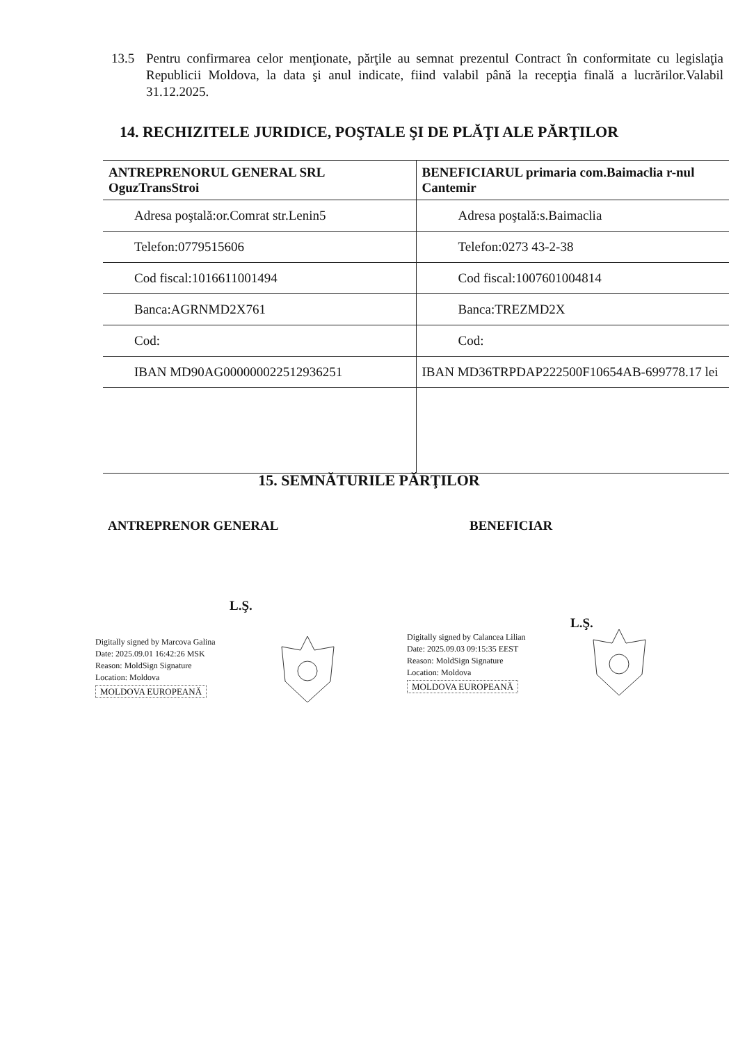13.5 Pentru confirmarea celor menţionate, părţile au semnat prezentul Contract în conformitate cu legislaţia Republicii Moldova, la data şi anul indicate, fiind valabil până la recepţia finală a lucrărilor.Valabil 31.12.2025.
14. RECHIZITELE JURIDICE, POŞTALE ŞI DE PLĂŢI ALE PĂRŢILOR
| ANTREPRENORUL GENERAL SRL OguzTransStroi | BENEFICIARUL primaria com.Baimaclia r-nul Cantemir |
| Adresa poştală:or.Comrat str.Lenin5 | Adresa poştală:s.Baimaclia |
| Telefon:0779515606 | Telefon:0273 43-2-38 |
| Cod fiscal:1016611001494 | Cod fiscal:1007601004814 |
| Banca:AGRNMD2X761 | Banca:TREZMD2X |
| Cod: | Cod: |
| IBAN MD90AG000000022512936251 | IBAN MD36TRPDAP222500F10654AB-699778.17 lei |
15. SEMNĂTURILE PĂRŢILOR
ANTREPRENOR GENERAL BENEFICIAR
L.Ş.
L.Ş.
Digitally signed by Marcova Galina
Date: 2025.09.01 16:42:26 MSK
Reason: MoldSign Signature
Location: Moldova
MOLDOVA EUROPEANĂ
Digitally signed by Calancea Lilian
Date: 2025.09.03 09:15:35 EEST
Reason: MoldSign Signature
Location: Moldova
MOLDOVA EUROPEANĂ